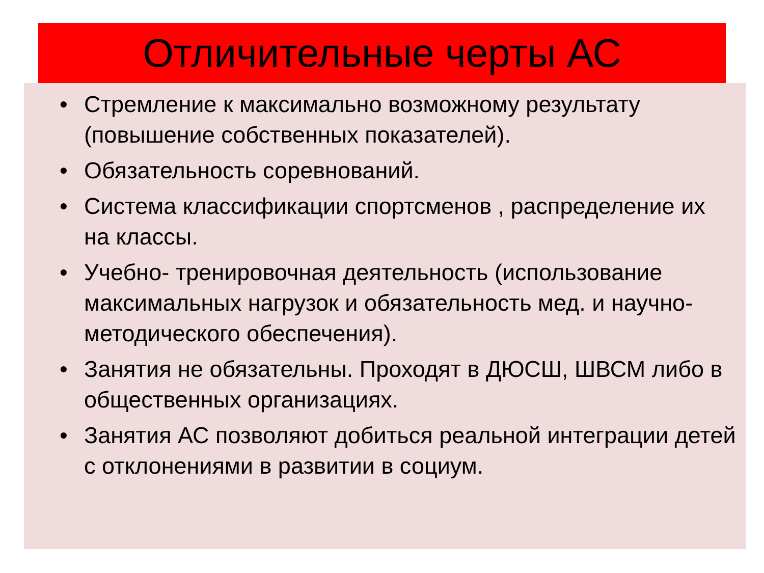Отличительные черты АС
• Стремление к максимально возможному результату (повышение собственных показателей).
• Обязательность соревнований.
• Система классификации спортсменов , распределение их на классы.
• Учебно- тренировочная деятельность (использование максимальных нагрузок и обязательность мед. и научно-методического обеспечения).
• Занятия не обязательны. Проходят в ДЮСШ, ШВСМ либо в общественных организациях.
• Занятия АС позволяют добиться реальной интеграции детей с отклонениями в развитии в социум.